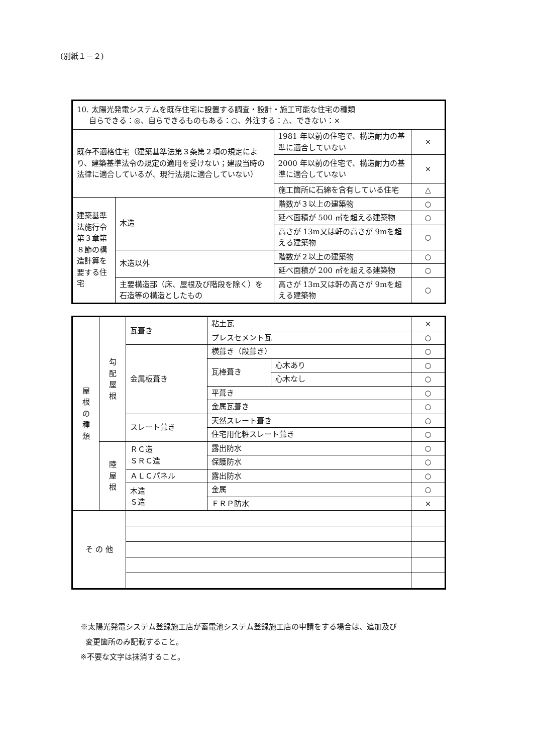(別紙１－２)
| 10. 太陽光発電システムを既存住宅に設置する調査・設計・施工可能な住宅の種類 自らできる：◎、自らできるものもある：○、外注する：△、できない：× | | | |
| 既存不適格住宅（建築基準法第３条第２項の規定により、建築基準法令の規定の適用を受けない；建設当時の法律に適合しているが、現行法規に適合していない） | | 1981 年以前の住宅で、構造耐力の基準に適合していない | × |
| | | 2000 年以前の住宅で、構造耐力の基準に適合していない | × |
| | | 施工箇所に石綿を含有している住宅 | △ |
| 建築基準法施行令第３章第８節の構造計算を要する住宅 | 木造 | 階数が３以上の建築物 | ○ |
| | | 延べ面積が 500 ㎡を超える建築物 | ○ |
| | | 高さが 13m又は軒の高さが 9mを超える建築物 | ○ |
| | 木造以外 | 階数が２以上の建築物 | ○ |
| | | 延べ面積が 200 ㎡を超える建築物 | ○ |
| | 主要構造部（床、屋根及び階段を除く）を石造等の構造としたもの | 高さが 13m又は軒の高さが 9mを超える建築物 | ○ |
| 屋 根 の 種 類 | 勾 配 屋 根 | 瓦葺き | 粘土瓦 | | × |
| | | | プレスセメント瓦 | | ○ |
| | | 金属板葺き | 横葺き（段葺き） | | ○ |
| | | | 瓦棒葺き | 心木あり | ○ |
| | | | | 心木なし | ○ |
| | | | 平葺き | | ○ |
| | | | 金属瓦葺き | | ○ |
| | | スレート葺き | 天然スレート葺き | | ○ |
| | | | 住宅用化粧スレート葺き | | ○ |
| | 陸 屋 根 | ＲＣ造 ＳＲＣ造 | 露出防水 | | ○ |
| | | | 保護防水 | | ○ |
| | | ＡＬＣパネル | 露出防水 | | ○ |
| | | 木造 Ｓ造 | 金属 | | ○ |
| | | | ＦＲＰ防水 | | × |
| そ の 他 | | | | | |
※太陽光発電システム登録施工店が蓄電池システム登録施工店の申請をする場合は、追加及び
変更箇所のみ記載すること。
※不要な文字は抹消すること。